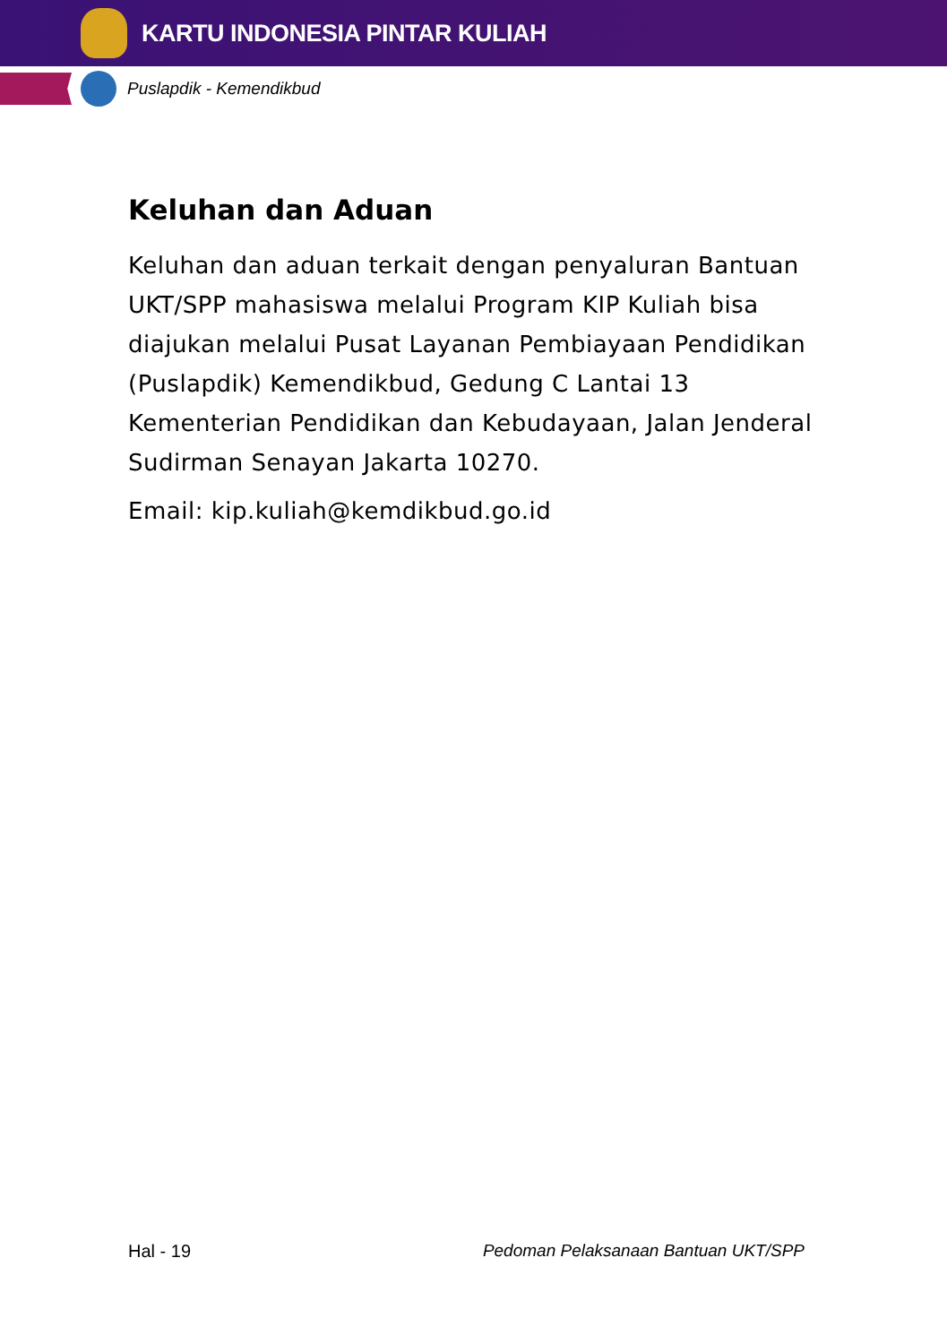KARTU INDONESIA PINTAR KULIAH
Puslapdik - Kemendikbud
Keluhan dan Aduan
Keluhan dan aduan terkait dengan penyaluran Bantuan UKT/SPP mahasiswa melalui Program KIP Kuliah bisa diajukan melalui Pusat Layanan Pembiayaan Pendidikan (Puslapdik) Kemendikbud, Gedung C Lantai 13 Kementerian Pendidikan dan Kebudayaan, Jalan Jenderal Sudirman Senayan Jakarta 10270.
Email: kip.kuliah@kemdikbud.go.id
Hal - 19 Pedoman Pelaksanaan Bantuan UKT/SPP